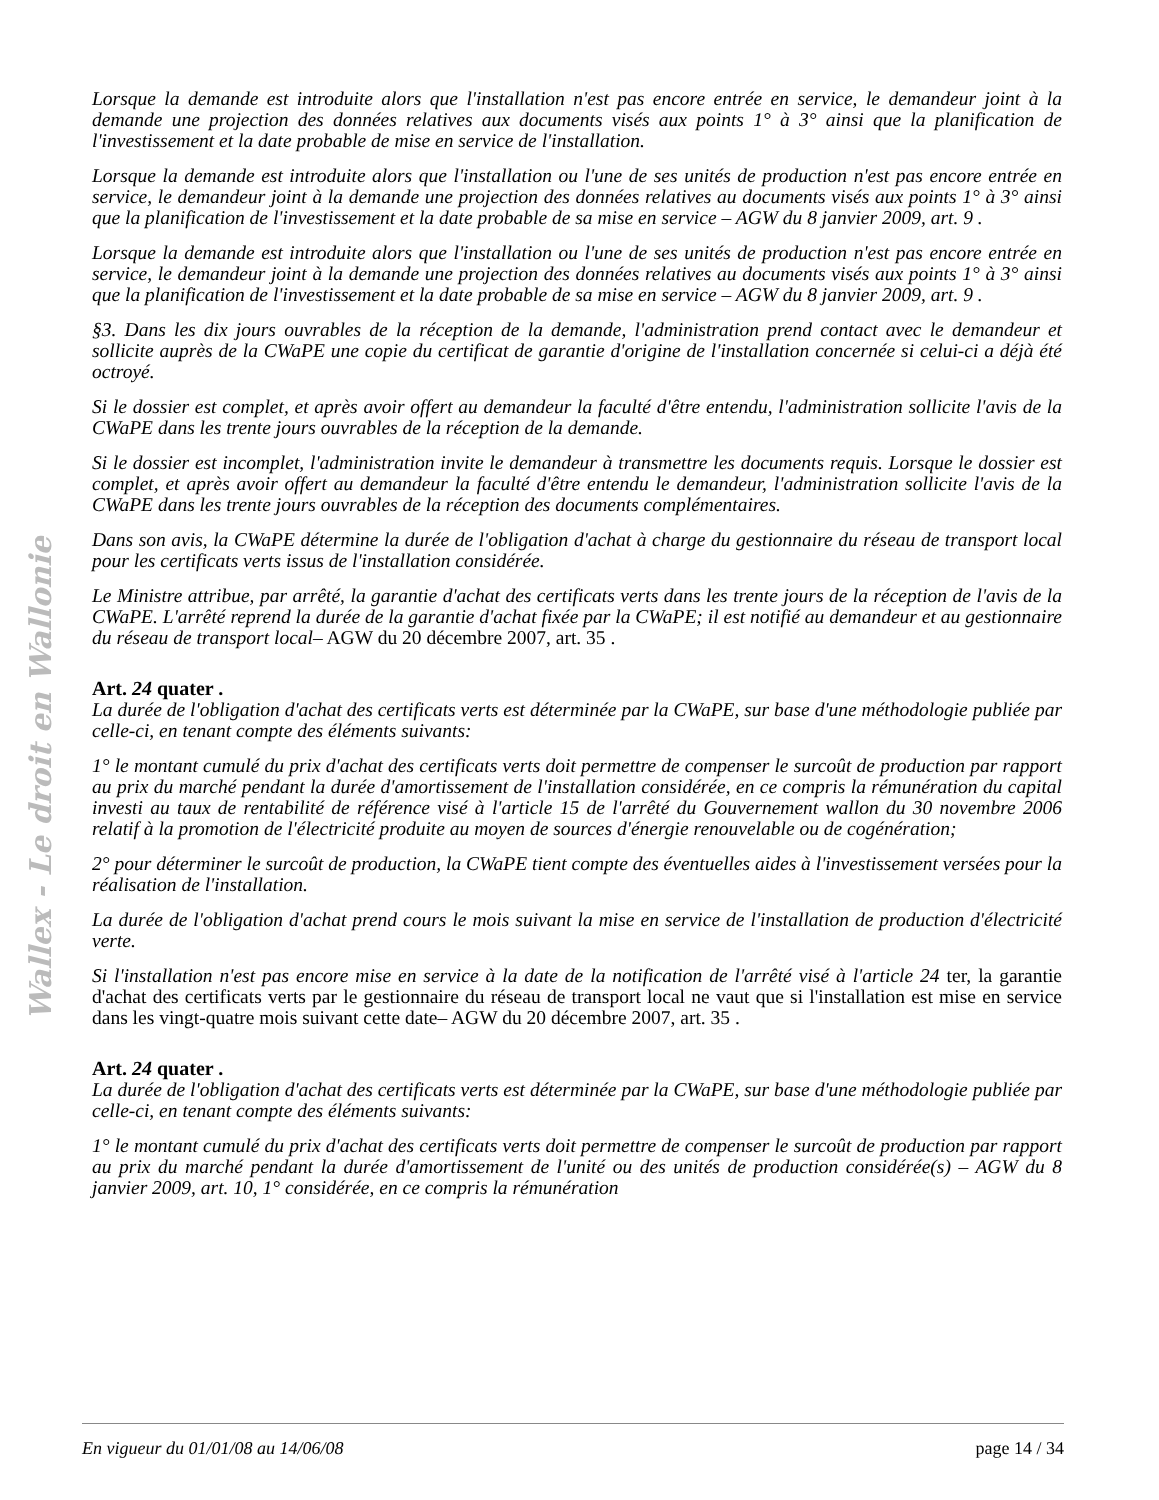Wallex - Le droit en Wallonie
Lorsque la demande est introduite alors que l'installation n'est pas encore entrée en service, le demandeur joint à la demande une projection des données relatives aux documents visés aux points 1° à 3° ainsi que la planification de l'investissement et la date probable de mise en service de l'installation.
Lorsque la demande est introduite alors que l'installation ou l'une de ses unités de production n'est pas encore entrée en service, le demandeur joint à la demande une projection des données relatives au documents visés aux points 1° à 3° ainsi que la planification de l'investissement et la date probable de sa mise en service – AGW du 8 janvier 2009, art. 9 .
Lorsque la demande est introduite alors que l'installation ou l'une de ses unités de production n'est pas encore entrée en service, le demandeur joint à la demande une projection des données relatives au documents visés aux points 1° à 3° ainsi que la planification de l'investissement et la date probable de sa mise en service – AGW du 8 janvier 2009, art. 9 .
§3. Dans les dix jours ouvrables de la réception de la demande, l'administration prend contact avec le demandeur et sollicite auprès de la CWaPE une copie du certificat de garantie d'origine de l'installation concernée si celui-ci a déjà été octroyé.
Si le dossier est complet, et après avoir offert au demandeur la faculté d'être entendu, l'administration sollicite l'avis de la CWaPE dans les trente jours ouvrables de la réception de la demande.
Si le dossier est incomplet, l'administration invite le demandeur à transmettre les documents requis. Lorsque le dossier est complet, et après avoir offert au demandeur la faculté d'être entendu le demandeur, l'administration sollicite l'avis de la CWaPE dans les trente jours ouvrables de la réception des documents complémentaires.
Dans son avis, la CWaPE détermine la durée de l'obligation d'achat à charge du gestionnaire du réseau de transport local pour les certificats verts issus de l'installation considérée.
Le Ministre attribue, par arrêté, la garantie d'achat des certificats verts dans les trente jours de la réception de l'avis de la CWaPE. L'arrêté reprend la durée de la garantie d'achat fixée par la CWaPE; il est notifié au demandeur et au gestionnaire du réseau de transport local– AGW du 20 décembre 2007, art. 35 .
Art. 24 quater .
La durée de l'obligation d'achat des certificats verts est déterminée par la CWaPE, sur base d'une méthodologie publiée par celle-ci, en tenant compte des éléments suivants:
1° le montant cumulé du prix d'achat des certificats verts doit permettre de compenser le surcoût de production par rapport au prix du marché pendant la durée d'amortissement de l'installation considérée, en ce compris la rémunération du capital investi au taux de rentabilité de référence visé à l'article 15 de l'arrêté du Gouvernement wallon du 30 novembre 2006 relatif à la promotion de l'électricité produite au moyen de sources d'énergie renouvelable ou de cogénération;
2° pour déterminer le surcoût de production, la CWaPE tient compte des éventuelles aides à l'investissement versées pour la réalisation de l'installation.
La durée de l'obligation d'achat prend cours le mois suivant la mise en service de l'installation de production d'électricité verte.
Si l'installation n'est pas encore mise en service à la date de la notification de l'arrêté visé à l'article 24 ter, la garantie d'achat des certificats verts par le gestionnaire du réseau de transport local ne vaut que si l'installation est mise en service dans les vingt-quatre mois suivant cette date– AGW du 20 décembre 2007, art. 35 .
Art. 24 quater .
La durée de l'obligation d'achat des certificats verts est déterminée par la CWaPE, sur base d'une méthodologie publiée par celle-ci, en tenant compte des éléments suivants:
1° le montant cumulé du prix d'achat des certificats verts doit permettre de compenser le surcoût de production par rapport au prix du marché pendant la durée d'amortissement de l'unité ou des unités de production considérée(s) – AGW du 8 janvier 2009, art. 10, 1° considérée, en ce compris la rémunération
En vigueur du 01/01/08 au 14/06/08 page 14 / 34